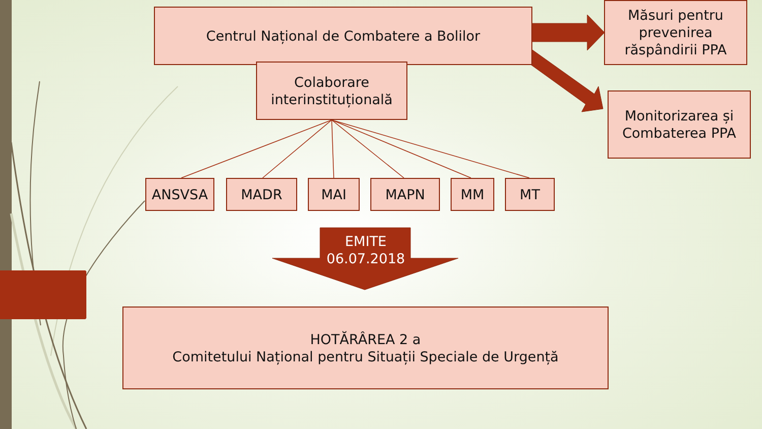Centrul Național de Combatere a Bolilor
Colaborare interinstituțională
Măsuri pentru prevenirea răspândirii PPA
Monitorizarea și Combaterea PPA
ANSVSA MADR MAI MAPN MM MT
EMITE
06.07.2018
HOTĂRÂREA 2 a
Comitetului Național pentru Situații Speciale de Urgență